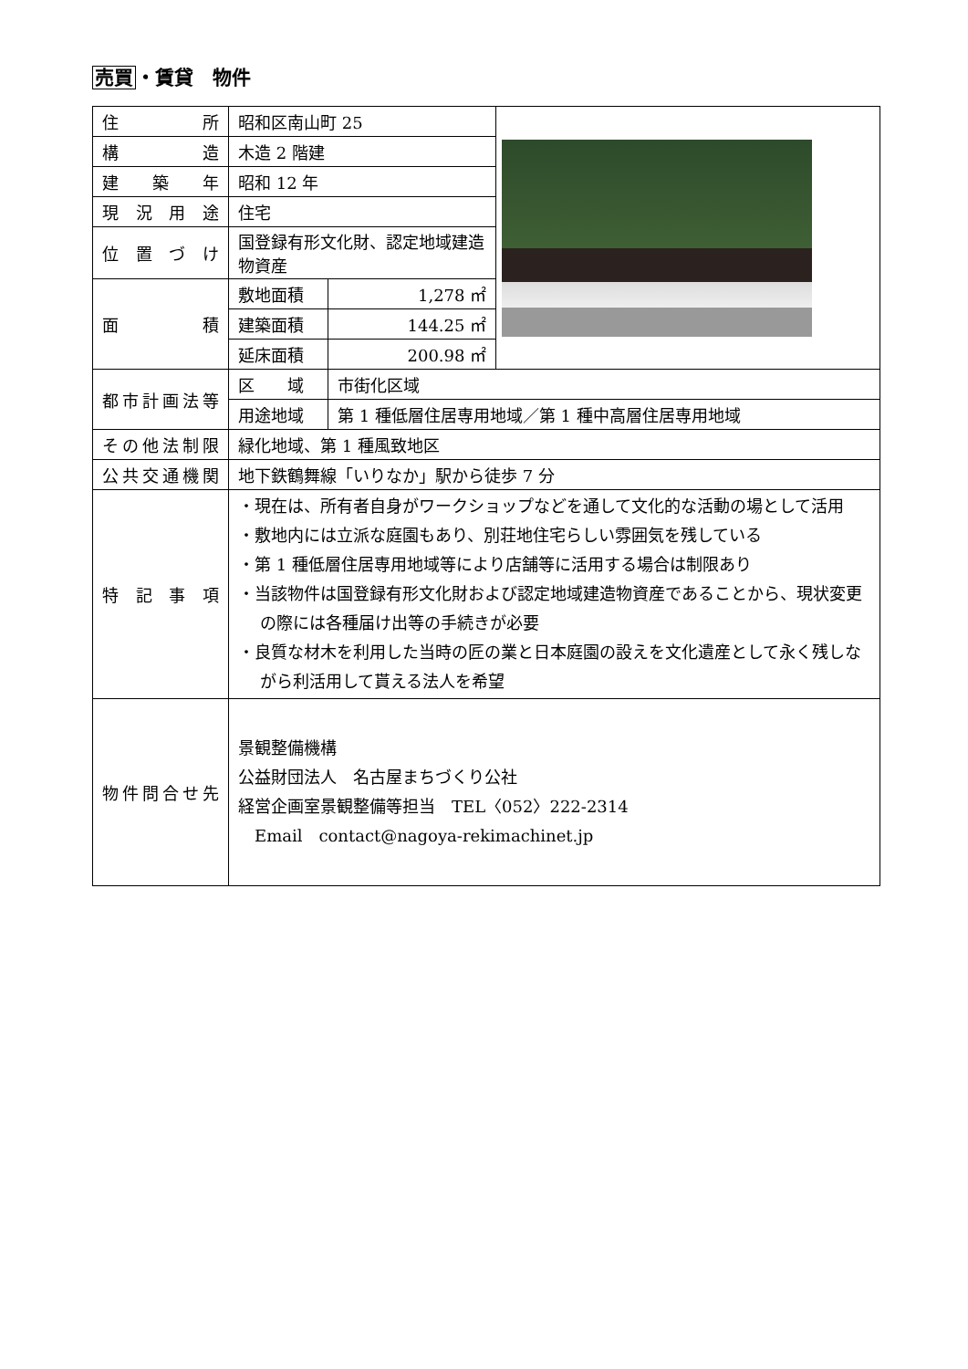売買・賃貸　物件
| 住所 | 昭和区南山町 25 | | |
| 構造 | 木造 2 階建 | | |
| 建築年 | 昭和 12 年 | | |
| 現況用途 | 住宅 | | |
| 位置づけ | 国登録有形文化財、認定地域建造物資産 | | |
| 面積 | 敷地面積 | 1,278 ㎡ | |
| | 建築面積 | 144.25 ㎡ | |
| | 延床面積 | 200.98 ㎡ | |
| 都市計画法等 | 区 域 | 市街化区域 | |
| | 用途地域 | 第 1 種低層住居専用地域／第 1 種中高層住居専用地域 | |
| その他法制限 | 緑化地域、第 1 種風致地区 | | |
| 公共交通機関 | 地下鉄鶴舞線「いりなか」駅から徒歩 7 分 | | |
| 特記事項 | ・現在は、所有者自身がワークショップなどを通して文化的な活動の場として活用 ・敷地内には立派な庭園もあり、別荘地住宅らしい雰囲気を残している ・第 1 種低層住居専用地域等により店舗等に活用する場合は制限あり ・当該物件は国登録有形文化財および認定地域建造物資産であることから、現状変更の際には各種届け出等の手続きが必要 ・良質な材木を利用した当時の匠の業と日本庭園の設えを文化遺産として永く残しながら利活用して貰える法人を希望 | | |
| 物件問合せ先 | 景観整備機構 公益財団法人 名古屋まちづくり公社 経営企画室景観整備等担当 TEL〈052〉222-2314 Email contact@nagoya-rekimachinet.jp | | |